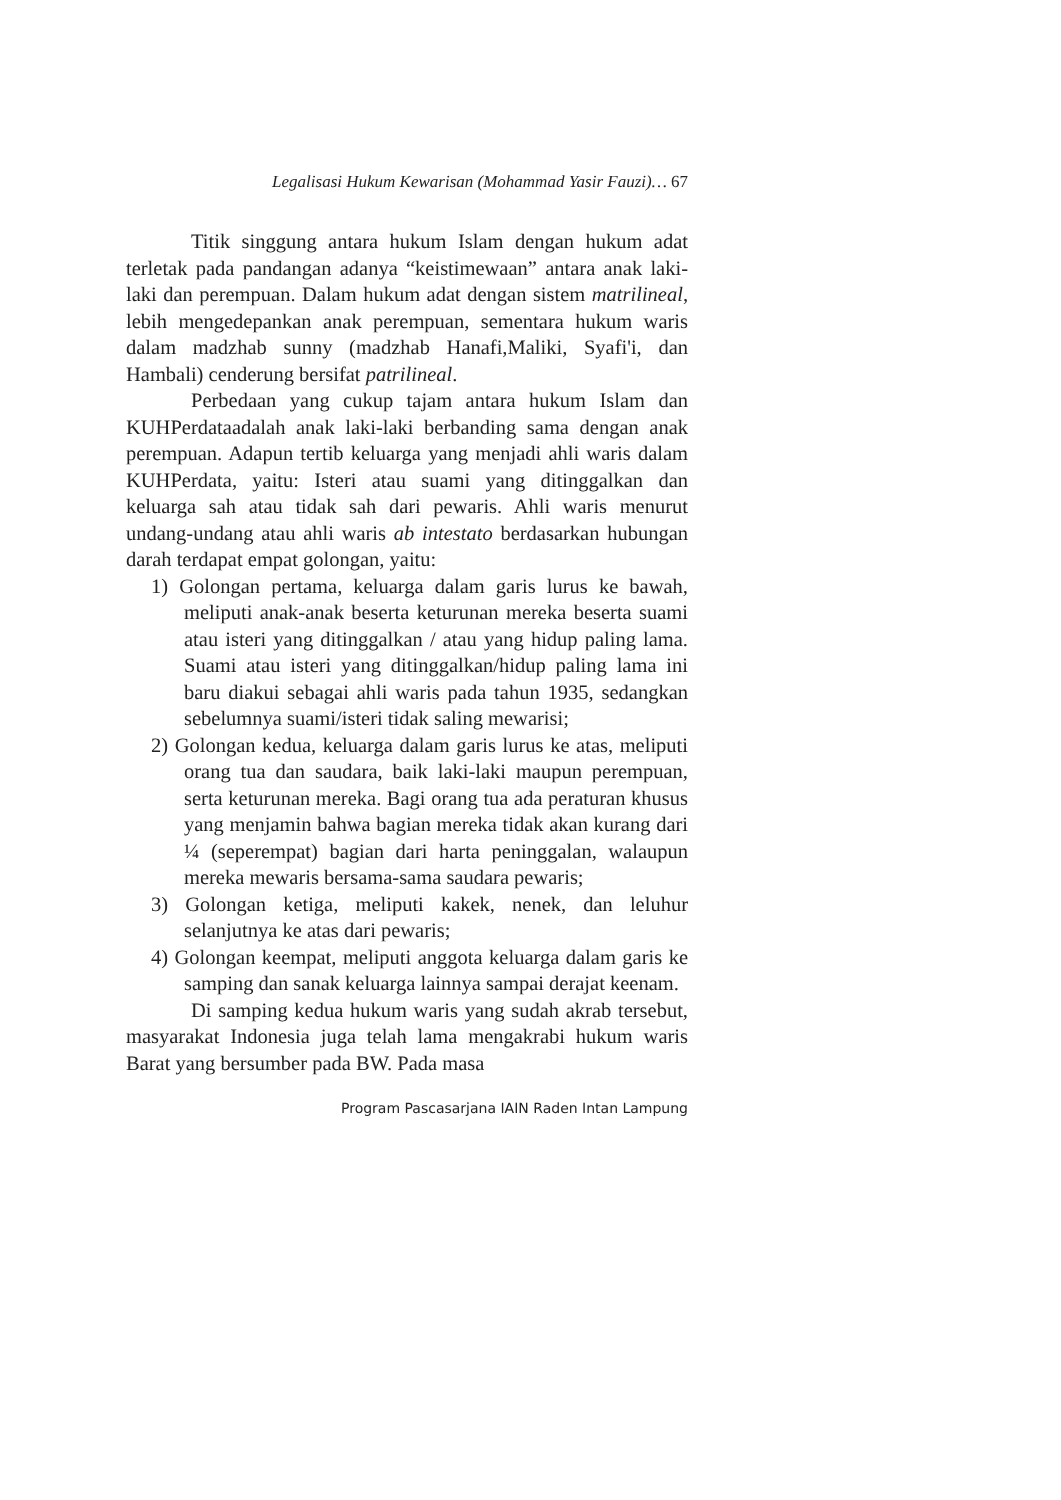Legalisasi Hukum Kewarisan (Mohammad Yasir Fauzi)… 67
Titik singgung antara hukum Islam dengan hukum adat terletak pada pandangan adanya “keistimewaan” antara anak laki-laki dan perempuan. Dalam hukum adat dengan sistem matrilineal, lebih mengedepankan anak perempuan, sementara hukum waris dalam madzhab sunny (madzhab Hanafi,Maliki, Syafi'i, dan Hambali) cenderung bersifat patrilineal.
Perbedaan yang cukup tajam antara hukum Islam dan KUHPerdataadalah anak laki-laki berbanding sama dengan anak perempuan. Adapun tertib keluarga yang menjadi ahli waris dalam KUHPerdata, yaitu: Isteri atau suami yang ditinggalkan dan keluarga sah atau tidak sah dari pewaris. Ahli waris menurut undang-undang atau ahli waris ab intestato berdasarkan hubungan darah terdapat empat golongan, yaitu:
1) Golongan pertama, keluarga dalam garis lurus ke bawah, meliputi anak-anak beserta keturunan mereka beserta suami atau isteri yang ditinggalkan / atau yang hidup paling lama. Suami atau isteri yang ditinggalkan/hidup paling lama ini baru diakui sebagai ahli waris pada tahun 1935, sedangkan sebelumnya suami/isteri tidak saling mewarisi;
2) Golongan kedua, keluarga dalam garis lurus ke atas, meliputi orang tua dan saudara, baik laki-laki maupun perempuan, serta keturunan mereka. Bagi orang tua ada peraturan khusus yang menjamin bahwa bagian mereka tidak akan kurang dari ¼ (seperempat) bagian dari harta peninggalan, walaupun mereka mewaris bersama-sama saudara pewaris;
3) Golongan ketiga, meliputi kakek, nenek, dan leluhur selanjutnya ke atas dari pewaris;
4) Golongan keempat, meliputi anggota keluarga dalam garis ke samping dan sanak keluarga lainnya sampai derajat keenam.
Di samping kedua hukum waris yang sudah akrab tersebut, masyarakat Indonesia juga telah lama mengakrabi hukum waris Barat yang bersumber pada BW. Pada masa
Program Pascasarjana IAIN Raden Intan Lampung